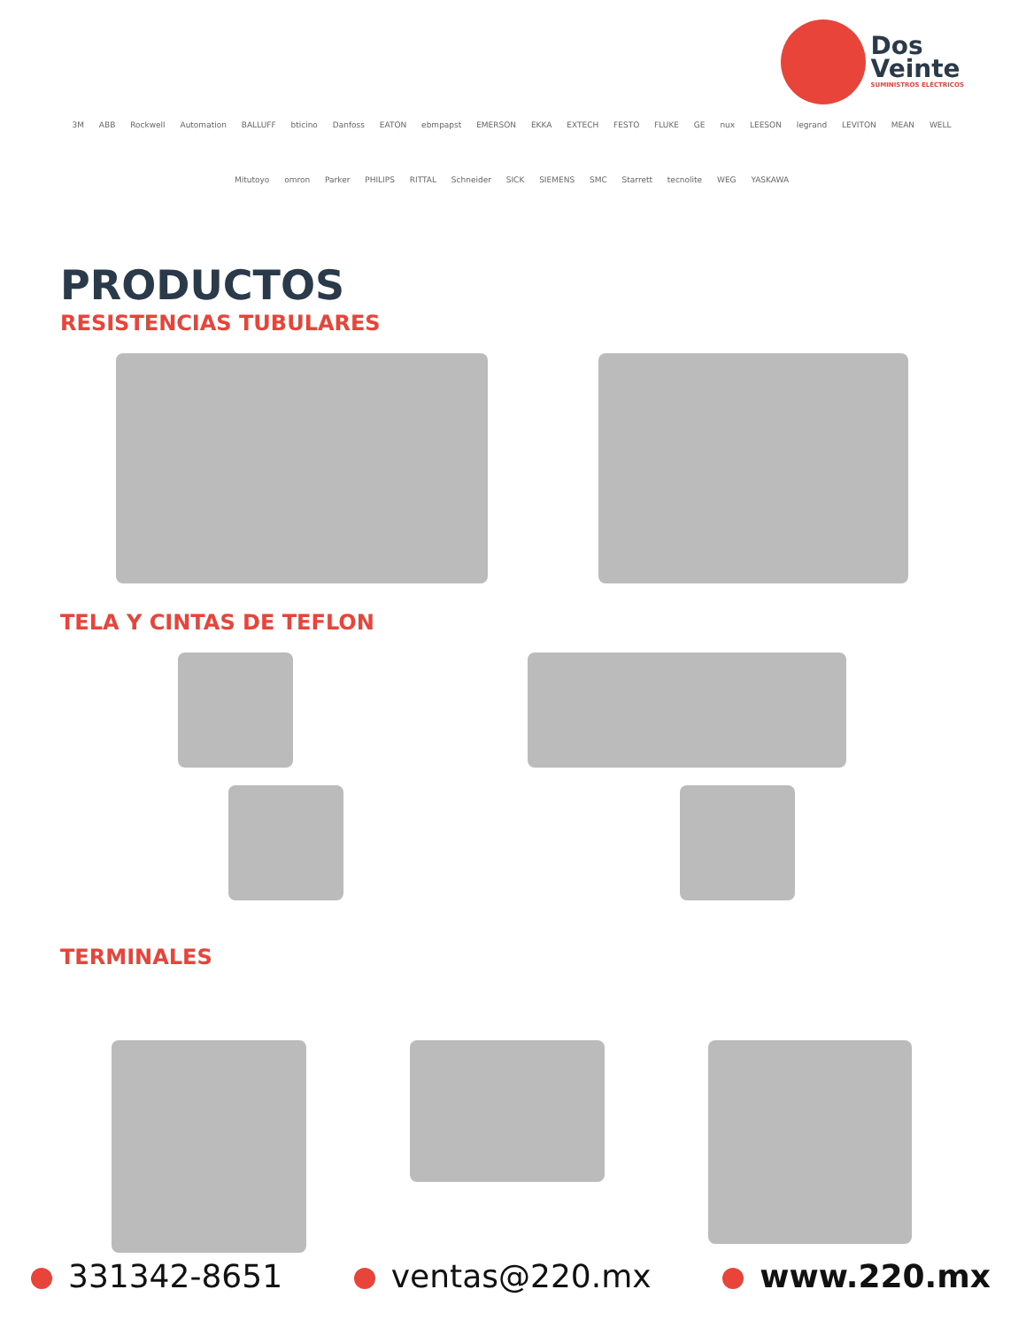Dos
Veinte
SUMINISTROS ELÉCTRICOS
3M ABB Rockwell Automation BALLUFF bticino Danfoss EATON ebmpapst EMERSON EKKA EXTECH FESTO FLUKE GE nux LEESON legrand LEVITON MEAN WELL Mitutoyo omron Parker PHILIPS RITTAL Schneider SICK SIEMENS SMC Starrett tecnolite WEG YASKAWA
PRODUCTOS
RESISTENCIAS TUBULARES
TELA Y CINTAS DE TEFLON
TERMINALES
331342-8651 ventas@220.mx www.220.mx